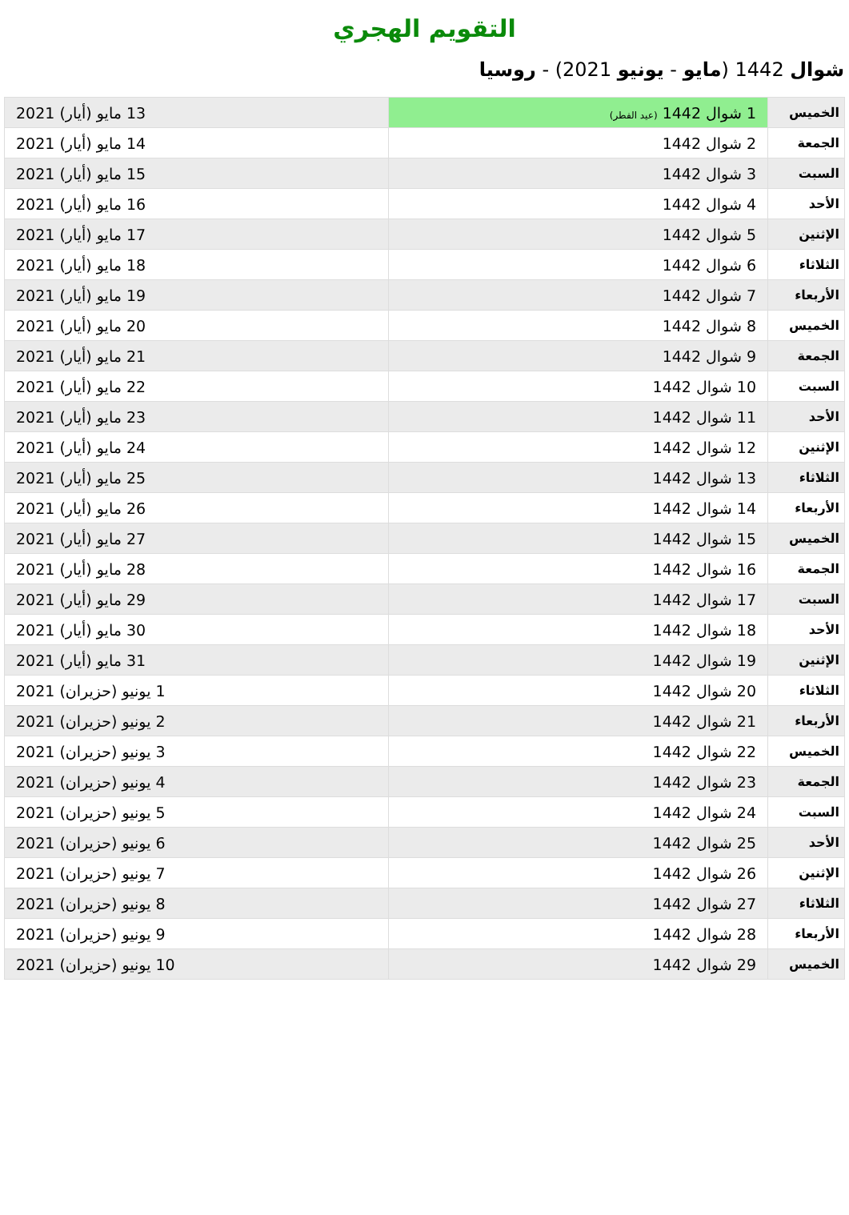التقويم الهجري
شوال 1442 (مايو - يونيو 2021) - روسيا
| الخميس | 1 شوال 1442 (عيد الفطر) | 13 مايو (أيار) 2021 |
| الجمعة | 2 شوال 1442 | 14 مايو (أيار) 2021 |
| السبت | 3 شوال 1442 | 15 مايو (أيار) 2021 |
| الأحد | 4 شوال 1442 | 16 مايو (أيار) 2021 |
| الإثنين | 5 شوال 1442 | 17 مايو (أيار) 2021 |
| الثلاثاء | 6 شوال 1442 | 18 مايو (أيار) 2021 |
| الأربعاء | 7 شوال 1442 | 19 مايو (أيار) 2021 |
| الخميس | 8 شوال 1442 | 20 مايو (أيار) 2021 |
| الجمعة | 9 شوال 1442 | 21 مايو (أيار) 2021 |
| السبت | 10 شوال 1442 | 22 مايو (أيار) 2021 |
| الأحد | 11 شوال 1442 | 23 مايو (أيار) 2021 |
| الإثنين | 12 شوال 1442 | 24 مايو (أيار) 2021 |
| الثلاثاء | 13 شوال 1442 | 25 مايو (أيار) 2021 |
| الأربعاء | 14 شوال 1442 | 26 مايو (أيار) 2021 |
| الخميس | 15 شوال 1442 | 27 مايو (أيار) 2021 |
| الجمعة | 16 شوال 1442 | 28 مايو (أيار) 2021 |
| السبت | 17 شوال 1442 | 29 مايو (أيار) 2021 |
| الأحد | 18 شوال 1442 | 30 مايو (أيار) 2021 |
| الإثنين | 19 شوال 1442 | 31 مايو (أيار) 2021 |
| الثلاثاء | 20 شوال 1442 | 1 يونيو (حزيران) 2021 |
| الأربعاء | 21 شوال 1442 | 2 يونيو (حزيران) 2021 |
| الخميس | 22 شوال 1442 | 3 يونيو (حزيران) 2021 |
| الجمعة | 23 شوال 1442 | 4 يونيو (حزيران) 2021 |
| السبت | 24 شوال 1442 | 5 يونيو (حزيران) 2021 |
| الأحد | 25 شوال 1442 | 6 يونيو (حزيران) 2021 |
| الإثنين | 26 شوال 1442 | 7 يونيو (حزيران) 2021 |
| الثلاثاء | 27 شوال 1442 | 8 يونيو (حزيران) 2021 |
| الأربعاء | 28 شوال 1442 | 9 يونيو (حزيران) 2021 |
| الخميس | 29 شوال 1442 | 10 يونيو (حزيران) 2021 |